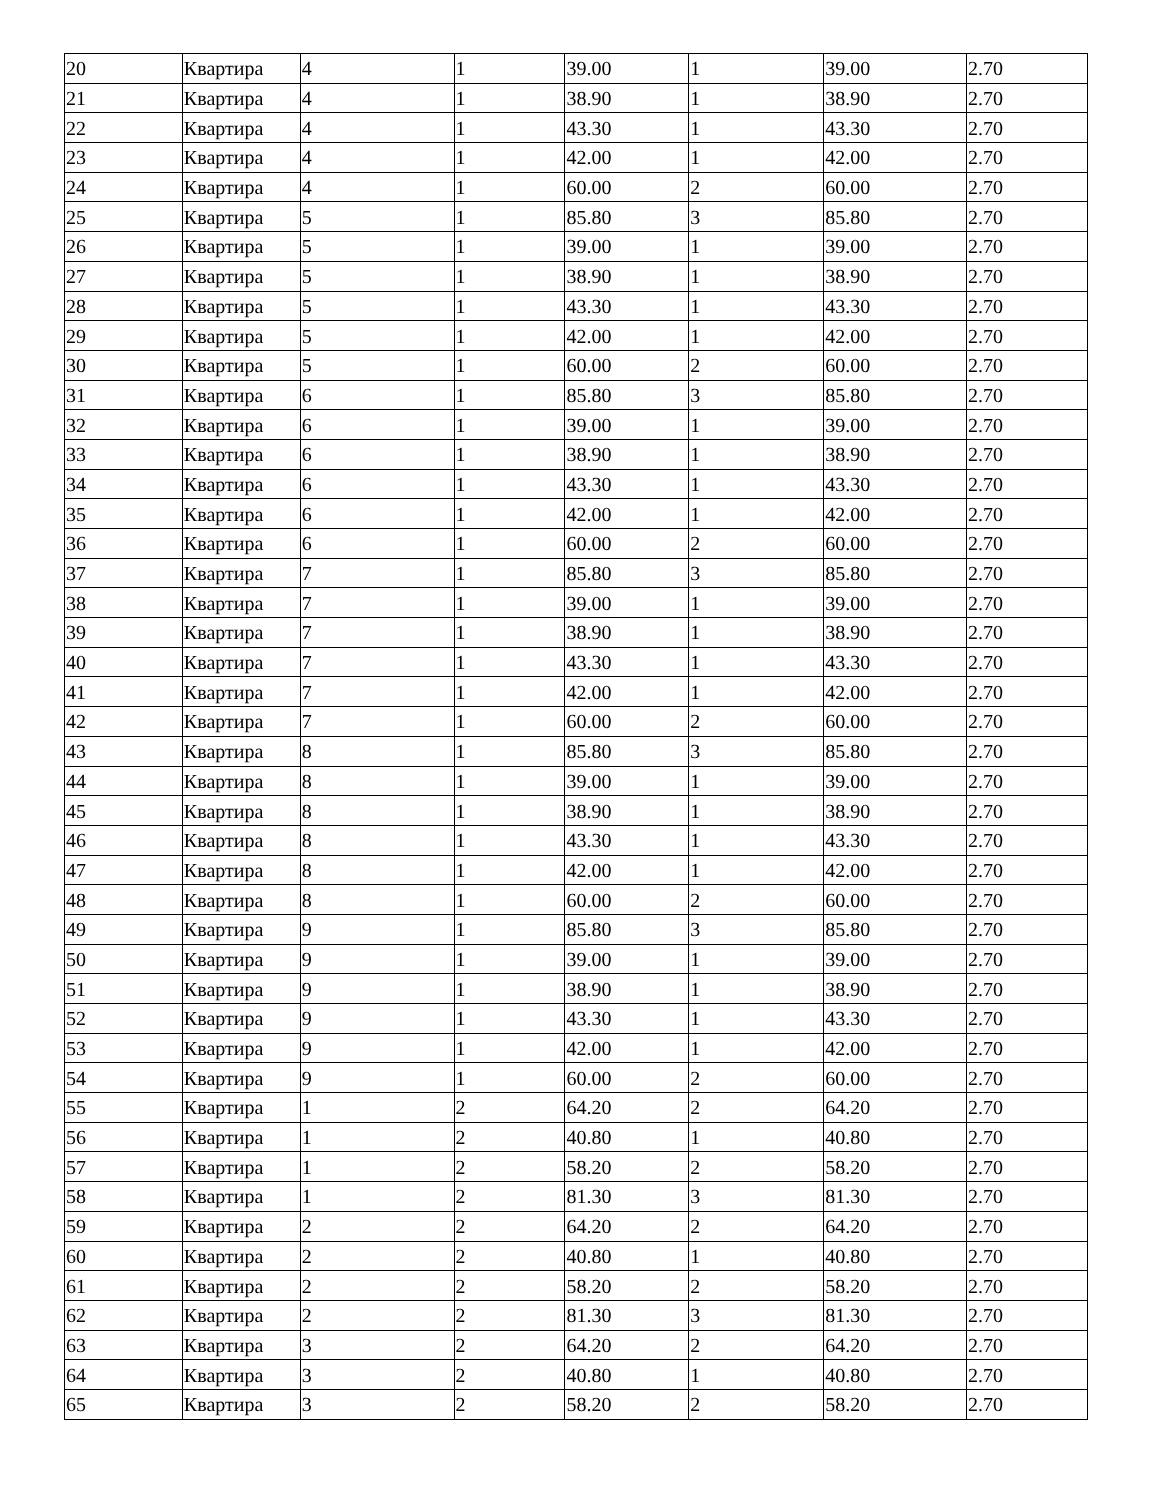| 20 | Квартира | 4 | 1 | 39.00 | 1 | 39.00 | 2.70 |
| 21 | Квартира | 4 | 1 | 38.90 | 1 | 38.90 | 2.70 |
| 22 | Квартира | 4 | 1 | 43.30 | 1 | 43.30 | 2.70 |
| 23 | Квартира | 4 | 1 | 42.00 | 1 | 42.00 | 2.70 |
| 24 | Квартира | 4 | 1 | 60.00 | 2 | 60.00 | 2.70 |
| 25 | Квартира | 5 | 1 | 85.80 | 3 | 85.80 | 2.70 |
| 26 | Квартира | 5 | 1 | 39.00 | 1 | 39.00 | 2.70 |
| 27 | Квартира | 5 | 1 | 38.90 | 1 | 38.90 | 2.70 |
| 28 | Квартира | 5 | 1 | 43.30 | 1 | 43.30 | 2.70 |
| 29 | Квартира | 5 | 1 | 42.00 | 1 | 42.00 | 2.70 |
| 30 | Квартира | 5 | 1 | 60.00 | 2 | 60.00 | 2.70 |
| 31 | Квартира | 6 | 1 | 85.80 | 3 | 85.80 | 2.70 |
| 32 | Квартира | 6 | 1 | 39.00 | 1 | 39.00 | 2.70 |
| 33 | Квартира | 6 | 1 | 38.90 | 1 | 38.90 | 2.70 |
| 34 | Квартира | 6 | 1 | 43.30 | 1 | 43.30 | 2.70 |
| 35 | Квартира | 6 | 1 | 42.00 | 1 | 42.00 | 2.70 |
| 36 | Квартира | 6 | 1 | 60.00 | 2 | 60.00 | 2.70 |
| 37 | Квартира | 7 | 1 | 85.80 | 3 | 85.80 | 2.70 |
| 38 | Квартира | 7 | 1 | 39.00 | 1 | 39.00 | 2.70 |
| 39 | Квартира | 7 | 1 | 38.90 | 1 | 38.90 | 2.70 |
| 40 | Квартира | 7 | 1 | 43.30 | 1 | 43.30 | 2.70 |
| 41 | Квартира | 7 | 1 | 42.00 | 1 | 42.00 | 2.70 |
| 42 | Квартира | 7 | 1 | 60.00 | 2 | 60.00 | 2.70 |
| 43 | Квартира | 8 | 1 | 85.80 | 3 | 85.80 | 2.70 |
| 44 | Квартира | 8 | 1 | 39.00 | 1 | 39.00 | 2.70 |
| 45 | Квартира | 8 | 1 | 38.90 | 1 | 38.90 | 2.70 |
| 46 | Квартира | 8 | 1 | 43.30 | 1 | 43.30 | 2.70 |
| 47 | Квартира | 8 | 1 | 42.00 | 1 | 42.00 | 2.70 |
| 48 | Квартира | 8 | 1 | 60.00 | 2 | 60.00 | 2.70 |
| 49 | Квартира | 9 | 1 | 85.80 | 3 | 85.80 | 2.70 |
| 50 | Квартира | 9 | 1 | 39.00 | 1 | 39.00 | 2.70 |
| 51 | Квартира | 9 | 1 | 38.90 | 1 | 38.90 | 2.70 |
| 52 | Квартира | 9 | 1 | 43.30 | 1 | 43.30 | 2.70 |
| 53 | Квартира | 9 | 1 | 42.00 | 1 | 42.00 | 2.70 |
| 54 | Квартира | 9 | 1 | 60.00 | 2 | 60.00 | 2.70 |
| 55 | Квартира | 1 | 2 | 64.20 | 2 | 64.20 | 2.70 |
| 56 | Квартира | 1 | 2 | 40.80 | 1 | 40.80 | 2.70 |
| 57 | Квартира | 1 | 2 | 58.20 | 2 | 58.20 | 2.70 |
| 58 | Квартира | 1 | 2 | 81.30 | 3 | 81.30 | 2.70 |
| 59 | Квартира | 2 | 2 | 64.20 | 2 | 64.20 | 2.70 |
| 60 | Квартира | 2 | 2 | 40.80 | 1 | 40.80 | 2.70 |
| 61 | Квартира | 2 | 2 | 58.20 | 2 | 58.20 | 2.70 |
| 62 | Квартира | 2 | 2 | 81.30 | 3 | 81.30 | 2.70 |
| 63 | Квартира | 3 | 2 | 64.20 | 2 | 64.20 | 2.70 |
| 64 | Квартира | 3 | 2 | 40.80 | 1 | 40.80 | 2.70 |
| 65 | Квартира | 3 | 2 | 58.20 | 2 | 58.20 | 2.70 |